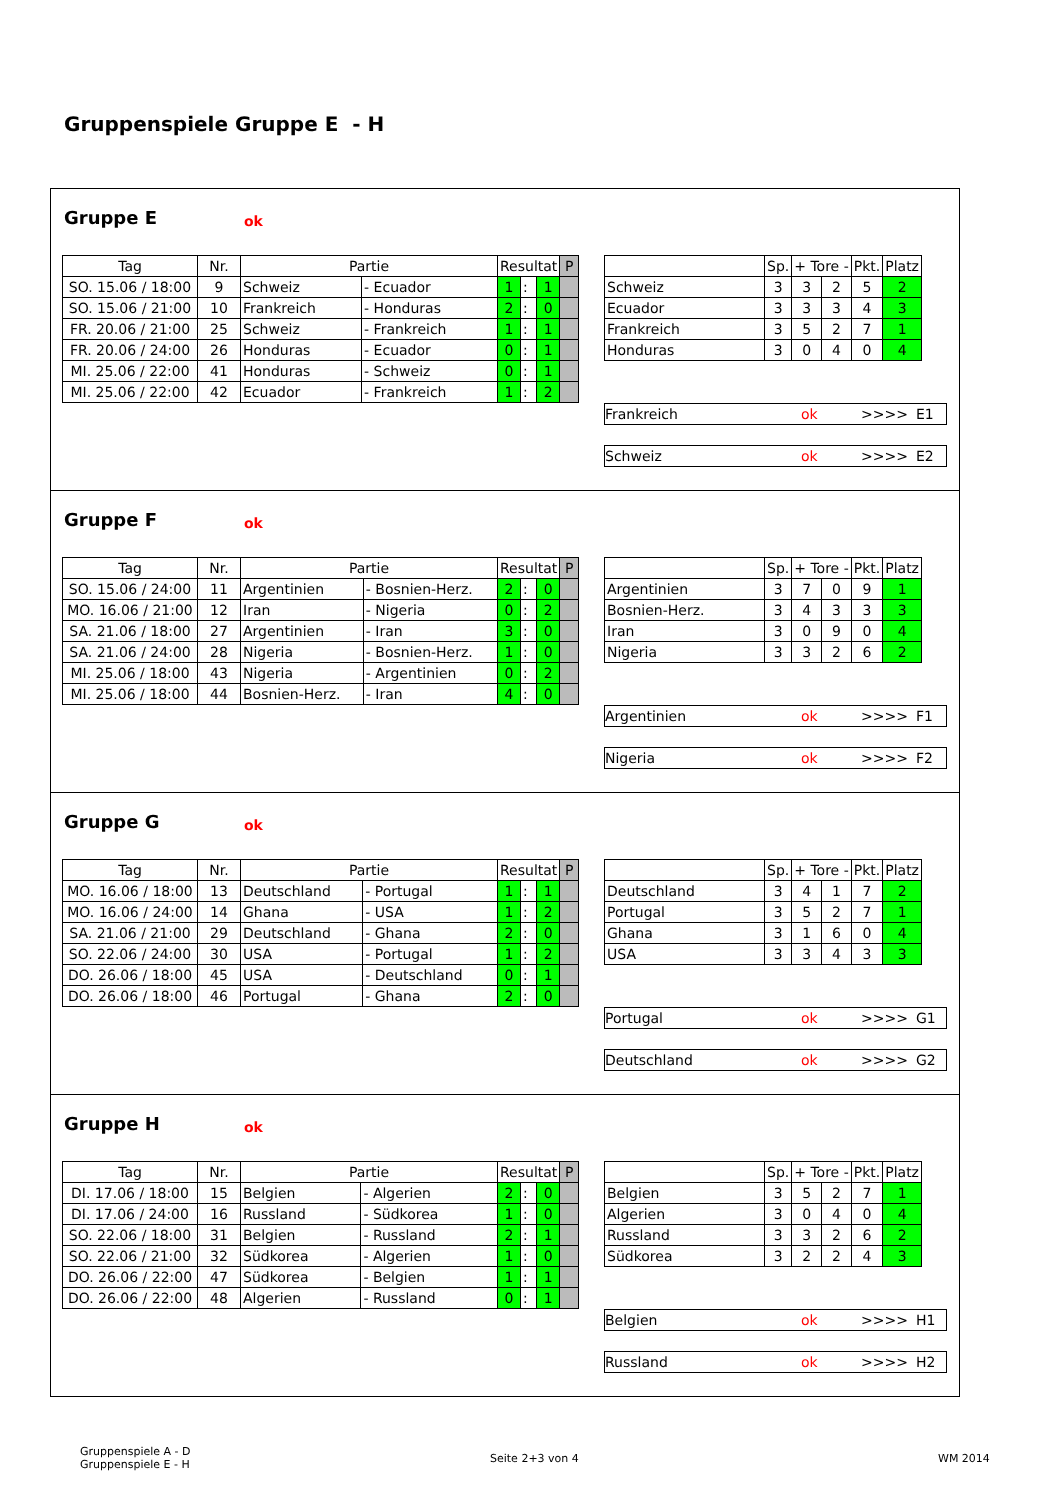Gruppenspiele Gruppe E - H
Gruppe E ok
| Tag | Nr. | Partie | | Resultat | | | P |
| --- | --- | --- | --- | --- | --- | --- | --- |
| SO. 15.06 / 18:00 | 9 | Schweiz | - Ecuador | 1 | : | 1 | |
| SO. 15.06 / 21:00 | 10 | Frankreich | - Honduras | 2 | : | 0 | |
| FR. 20.06 / 21:00 | 25 | Schweiz | - Frankreich | 1 | : | 1 | |
| FR. 20.06 / 24:00 | 26 | Honduras | - Ecuador | 0 | : | 1 | |
| MI. 25.06 / 22:00 | 41 | Honduras | - Schweiz | 0 | : | 1 | |
| MI. 25.06 / 22:00 | 42 | Ecuador | - Frankreich | 1 | : | 2 | |
| | Sp. | + Tore - | | Pkt. | Platz |
| --- | --- | --- | --- | --- | --- |
| Schweiz | 3 | 3 | 2 | 5 | 2 |
| Ecuador | 3 | 3 | 3 | 4 | 3 |
| Frankreich | 3 | 5 | 2 | 7 | 1 |
| Honduras | 3 | 0 | 4 | 0 | 4 |
Frankreich ok >>>> E1
Schweiz ok >>>> E2
Gruppe F ok
| Tag | Nr. | Partie | | Resultat | | | P |
| --- | --- | --- | --- | --- | --- | --- | --- |
| SO. 15.06 / 24:00 | 11 | Argentinien | - Bosnien-Herz. | 2 | : | 0 | |
| MO. 16.06 / 21:00 | 12 | Iran | - Nigeria | 0 | : | 2 | |
| SA. 21.06 / 18:00 | 27 | Argentinien | - Iran | 3 | : | 0 | |
| SA. 21.06 / 24:00 | 28 | Nigeria | - Bosnien-Herz. | 1 | : | 0 | |
| MI. 25.06 / 18:00 | 43 | Nigeria | - Argentinien | 0 | : | 2 | |
| MI. 25.06 / 18:00 | 44 | Bosnien-Herz. | - Iran | 4 | : | 0 | |
| | Sp. | + Tore - | | Pkt. | Platz |
| --- | --- | --- | --- | --- | --- |
| Argentinien | 3 | 7 | 0 | 9 | 1 |
| Bosnien-Herz. | 3 | 4 | 3 | 3 | 3 |
| Iran | 3 | 0 | 9 | 0 | 4 |
| Nigeria | 3 | 3 | 2 | 6 | 2 |
Argentinien ok >>>> F1
Nigeria ok >>>> F2
Gruppe G ok
| Tag | Nr. | Partie | | Resultat | | | P |
| --- | --- | --- | --- | --- | --- | --- | --- |
| MO. 16.06 / 18:00 | 13 | Deutschland | - Portugal | 1 | : | 1 | |
| MO. 16.06 / 24:00 | 14 | Ghana | - USA | 1 | : | 2 | |
| SA. 21.06 / 21:00 | 29 | Deutschland | - Ghana | 2 | : | 0 | |
| SO. 22.06 / 24:00 | 30 | USA | - Portugal | 1 | : | 2 | |
| DO. 26.06 / 18:00 | 45 | USA | - Deutschland | 0 | : | 1 | |
| DO. 26.06 / 18:00 | 46 | Portugal | - Ghana | 2 | : | 0 | |
| | Sp. | + Tore - | | Pkt. | Platz |
| --- | --- | --- | --- | --- | --- |
| Deutschland | 3 | 4 | 1 | 7 | 2 |
| Portugal | 3 | 5 | 2 | 7 | 1 |
| Ghana | 3 | 1 | 6 | 0 | 4 |
| USA | 3 | 3 | 4 | 3 | 3 |
Portugal ok >>>> G1
Deutschland ok >>>> G2
Gruppe H ok
| Tag | Nr. | Partie | | Resultat | | | P |
| --- | --- | --- | --- | --- | --- | --- | --- |
| DI. 17.06 / 18:00 | 15 | Belgien | - Algerien | 2 | : | 0 | |
| DI. 17.06 / 24:00 | 16 | Russland | - Südkorea | 1 | : | 0 | |
| SO. 22.06 / 18:00 | 31 | Belgien | - Russland | 2 | : | 1 | |
| SO. 22.06 / 21:00 | 32 | Südkorea | - Algerien | 1 | : | 0 | |
| DO. 26.06 / 22:00 | 47 | Südkorea | - Belgien | 1 | : | 1 | |
| DO. 26.06 / 22:00 | 48 | Algerien | - Russland | 0 | : | 1 | |
| | Sp. | + Tore - | | Pkt. | Platz |
| --- | --- | --- | --- | --- | --- |
| Belgien | 3 | 5 | 2 | 7 | 1 |
| Algerien | 3 | 0 | 4 | 0 | 4 |
| Russland | 3 | 3 | 2 | 6 | 2 |
| Südkorea | 3 | 2 | 2 | 4 | 3 |
Belgien ok >>>> H1
Russland ok >>>> H2
Gruppenspiele A - D
Gruppenspiele E - H
Seite 2+3 von 4 WM 2014